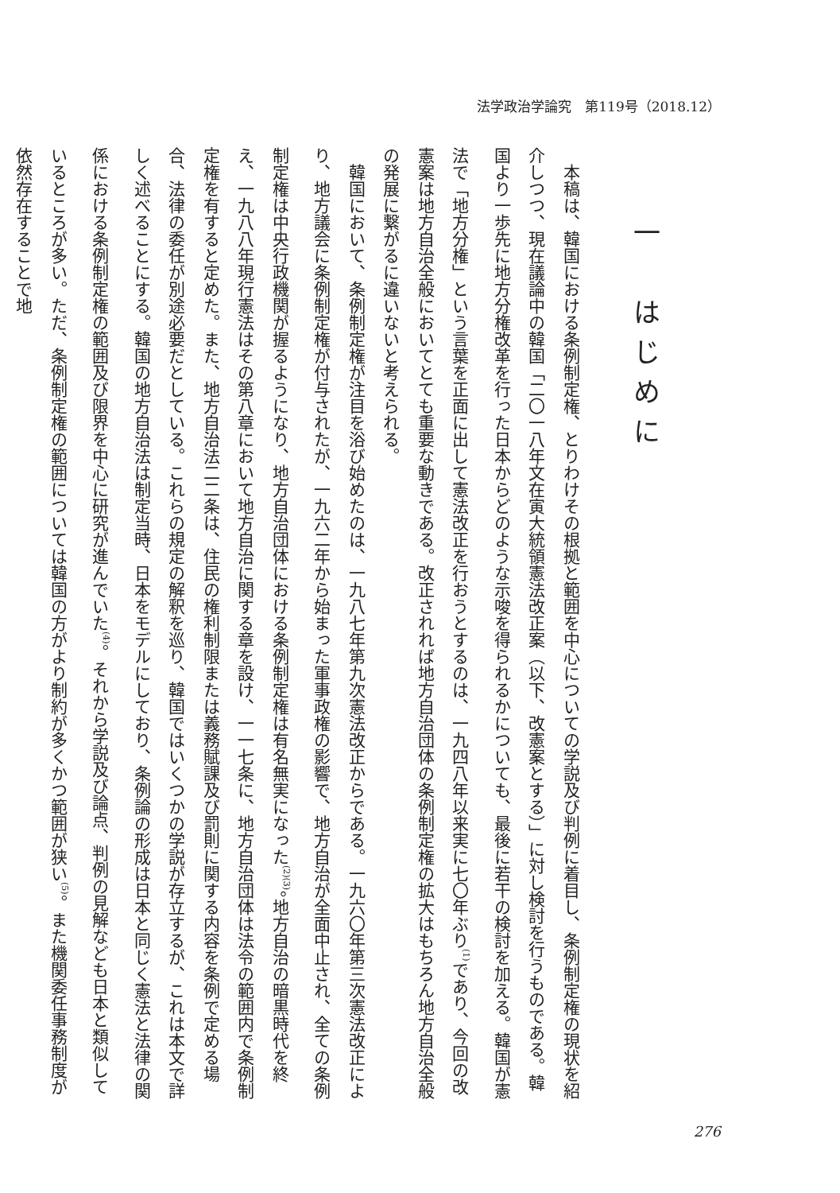法学政治学論究　第119号（2018.12）
一　はじめに
本稿は、韓国における条例制定権、とりわけその根拠と範囲を中心についての学説及び判例に着目し、条例制定権の現状を紹介しつつ、現在議論中の韓国「二〇一八年文在寅大統領憲法改正案（以下、改憲案とする）」に対し検討を行うものである。韓国より一歩先に地方分権改革を行った日本からどのような示唆を得られるかについても、最後に若干の検討を加える。韓国が憲法で「地方分権」という言葉を正面に出して憲法改正を行おうとするのは、一九四八年以来実に七〇年ぶり<sup>(1)</sup>であり、今回の改憲案は地方自治全般においてとても重要な動きである。改正されれば地方自治団体の条例制定権の拡大はもちろん地方自治全般の発展に繋がるに違いないと考えられる。
韓国において、条例制定権が注目を浴び始めたのは、一九八七年第九次憲法改正からである。一九六〇年第三次憲法改正により、地方議会に条例制定権が付与されたが、一九六二年から始まった軍事政権の影響で、地方自治が全面中止され、全ての条例制定権は中央行政機関が握るようになり、地方自治団体における条例制定権は有名無実になった<sup>(2)(3)</sup>。地方自治の暗黒時代を終え、一九八八年現行憲法はその第八章において地方自治に関する章を設け、一一七条に、地方自治団体は法令の範囲内で条例制定権を有すると定めた。また、地方自治法二二条は、住民の権利制限または義務賦課及び罰則に関する内容を条例で定める場合、法律の委任が別途必要だとしている。これらの規定の解釈を巡り、韓国ではいくつかの学説が存立するが、これは本文で詳しく述べることにする。韓国の地方自治法は制定当時、日本をモデルにしており、条例論の形成は日本と同じく憲法と法律の関係における条例制定権の範囲及び限界を中心に研究が進んでいた<sup>(4)</sup>。それから学説及び論点、判例の見解なども日本と類似しているところが多い。ただ、条例制定権の範囲については韓国の方がより制約が多くかつ範囲が狭い<sup>(5)</sup>。また機関委任事務制度が依然存在することで地
276